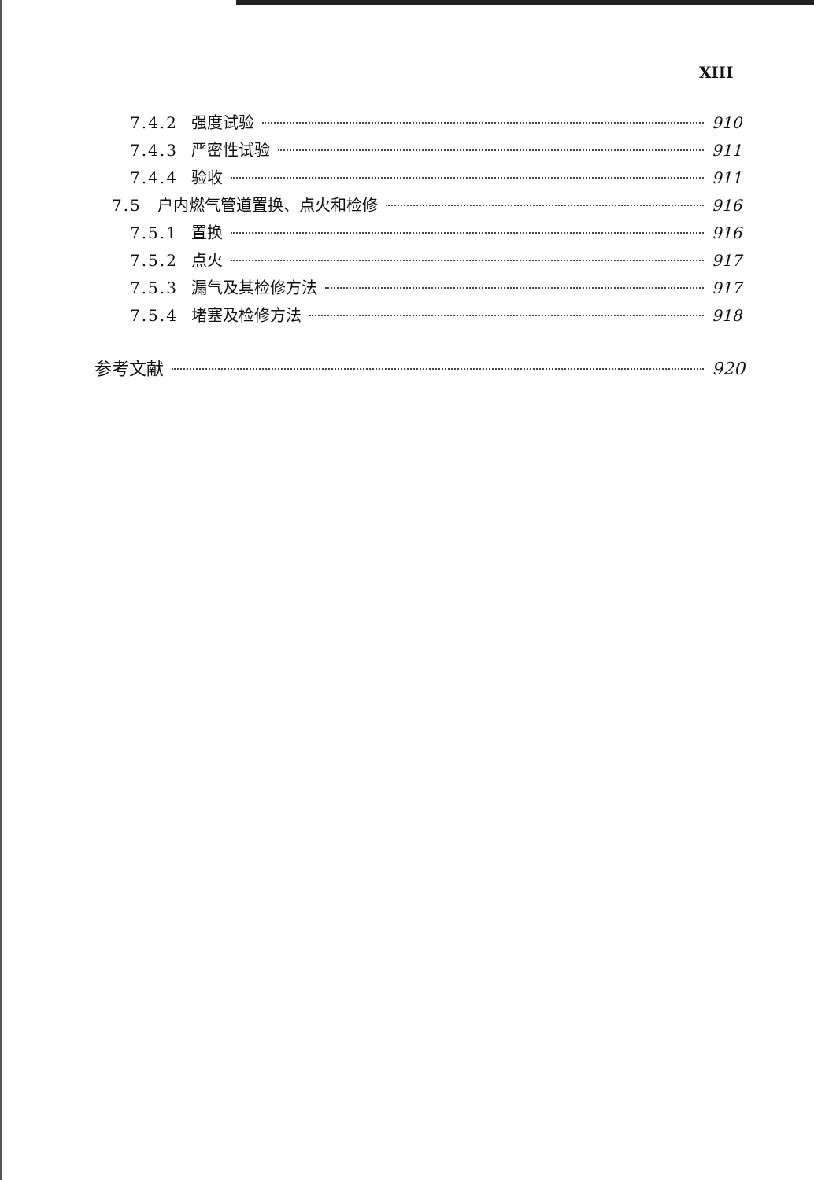XIII
7.4.2 强度试验 910
7.4.3 严密性试验 911
7.4.4 验收 911
7.5 户内燃气管道置换、点火和检修 916
7.5.1 置换 916
7.5.2 点火 917
7.5.3 漏气及其检修方法 917
7.5.4 堵塞及检修方法 918
参考文献 920